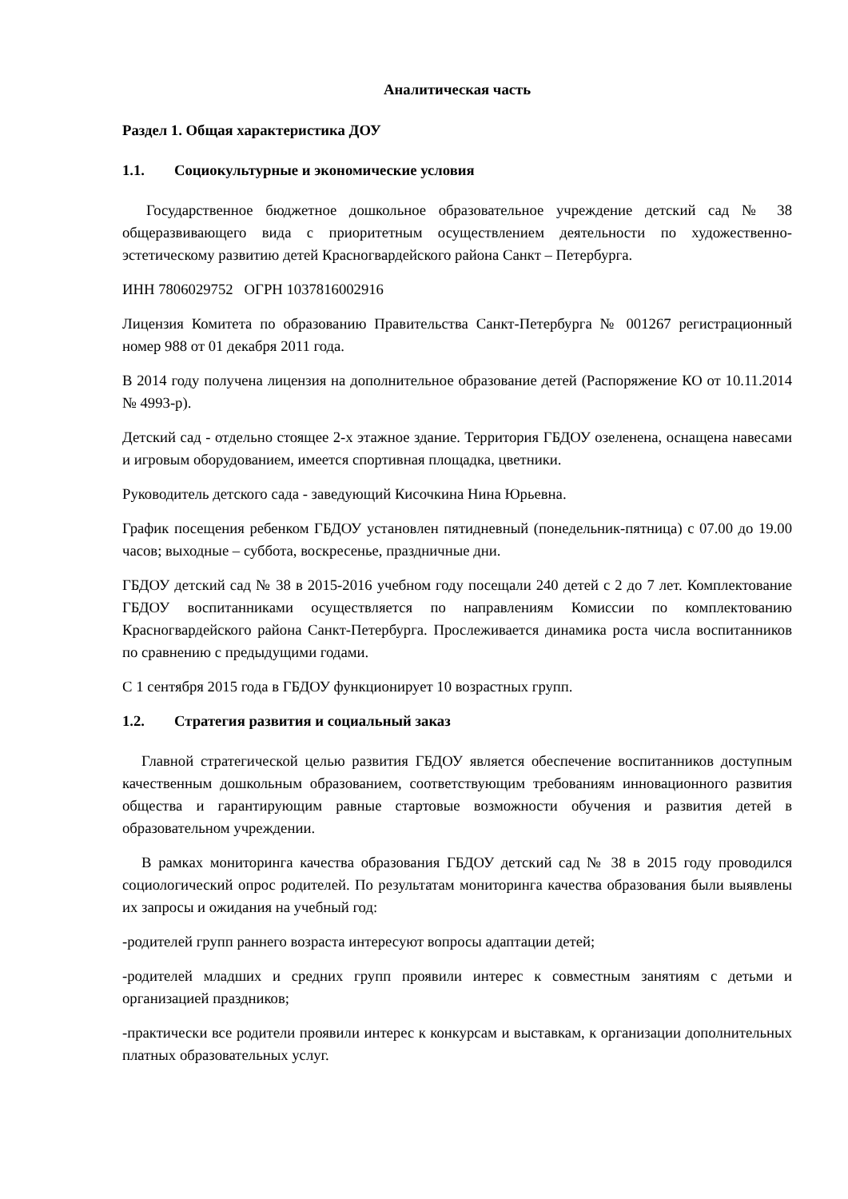Аналитическая часть
Раздел 1. Общая характеристика ДОУ
1.1. Социокультурные и экономические условия
Государственное бюджетное дошкольное образовательное учреждение детский сад № 38 общеразвивающего вида с приоритетным осуществлением деятельности по художественно-эстетическому развитию детей Красногвардейского района Санкт – Петербурга.
ИНН 7806029752 ОГРН 1037816002916
Лицензия Комитета по образованию Правительства Санкт-Петербурга № 001267 регистрационный номер 988 от 01 декабря 2011 года.
В 2014 году получена лицензия на дополнительное образование детей (Распоряжение КО от 10.11.2014 № 4993-р).
Детский сад - отдельно стоящее 2-х этажное здание. Территория ГБДОУ озеленена, оснащена навесами и игровым оборудованием, имеется спортивная площадка, цветники.
Руководитель детского сада - заведующий Кисочкина Нина Юрьевна.
График посещения ребенком ГБДОУ установлен пятидневный (понедельник-пятница) с 07.00 до 19.00 часов; выходные – суббота, воскресенье, праздничные дни.
ГБДОУ детский сад № 38 в 2015-2016 учебном году посещали 240 детей с 2 до 7 лет. Комплектование ГБДОУ воспитанниками осуществляется по направлениям Комиссии по комплектованию Красногвардейского района Санкт-Петербурга. Прослеживается динамика роста числа воспитанников по сравнению с предыдущими годами.
С 1 сентября 2015 года в ГБДОУ функционирует 10 возрастных групп.
1.2. Стратегия развития и социальный заказ
Главной стратегической целью развития ГБДОУ является обеспечение воспитанников доступным качественным дошкольным образованием, соответствующим требованиям инновационного развития общества и гарантирующим равные стартовые возможности обучения и развития детей в образовательном учреждении.
В рамках мониторинга качества образования ГБДОУ детский сад № 38 в 2015 году проводился социологический опрос родителей. По результатам мониторинга качества образования были выявлены их запросы и ожидания на учебный год:
-родителей групп раннего возраста интересуют вопросы адаптации детей;
-родителей младших и средних групп проявили интерес к совместным занятиям с детьми и организацией праздников;
-практически все родители проявили интерес к конкурсам и выставкам, к организации дополнительных платных образовательных услуг.